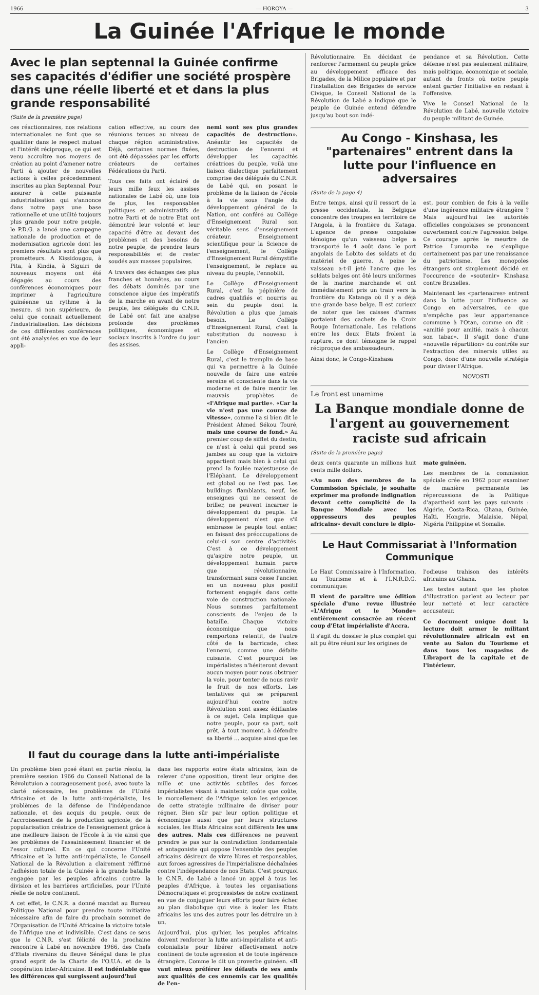1966 — HOROYA — 3
La Guinée l'Afrique le monde
Avec le plan septennal la Guinée confirme ses capacités d'édifier une société prospère dans une réelle liberté et et dans la plus grande responsabilité
(Suite de la première page)
ces réactionnaires, nos relations internationales ne font que se qualifier dans le respect mutuel et l'intérêt réciproque, ce qui est venu accroître nos moyens de création au point d'amener notre Parti à ajouter de nouvelles actions à celles précedemment inscrites au plan Septennal. Pour assurer à cette puissante industrialisation qui s'annonce dans notre pays une base rationnelle et une utilité toujours plus grande pour notre peuple, le P.D.G. a lancé une campagne nationale de production et de modernisation agricole dont les premiers résultats sont plus que prometteurs. A Kissidougou, à Pita, à Kindia, à Siguiri de nouveaux moyens ont été dégagés au cours des conférences économiques pour imprimer à l'agriculture guinéenne un rythme à la mesure, si non supérieure, de celui que connait actuellement l'industrialisation. Les décisions de ces différentes conférences ont été analysées en vue de leur appli-
cation effective, au cours des réunions tenues au niveau de chaque région administrative. Déjà, certaines normes fixées, ont été dépassées par les efforts créateurs de certaines Fédérations du Parti.
Tous ces faits ont éclairé de leurs mille feux les assises nationales de Labé où, une fois de plus, les responsables politiques et administratifs de notre Parti et de notre Etat ont démontré leur volonté et leur capacité d'être au devant des problèmes et des besoins de notre peuple, de prendre leurs responsabilités et de rester soudés aux masses populaires.
A travers des échanges des plus franches et honnêtes, au cours des débats dominés par une conscience aigue des impératifs de la marche en avant de notre peuple, les délégués du C.N.R. de Labé ont fait une analyse profonde des problèmes politiques, économiques et sociaux inscrits à l'ordre du jour des assises.
nemi sont ses plus grandes capacités de destruction». Anéantir les capacités de destruction de l'ennemi et développer les capacités créatrices du peuple, voilà une liaison dialectique parfaitement comprise des délégués du C.N.R. de Labé qui, en posant le problème de la liaison de l'école à la vie sous l'angle du développement général de la Nation, ont conféré au Collège d'Enseignement Rural son véritable sens d'enseignement créateur. Enseignement scientifique pour la Science de l'enseignement, le Collège d'Enseignement Rural démystifie l'enseignement, le replace au niveau du peuple, l'ennoblit.
Le Collège d'Enseignement Rural, c'est la pépinière de cadres qualifiés et nourris au sein du peuple dont la Révolution a plus que jamais besoin. Le Collège d'Enseignement Rural, c'est la substitution du nouveau à l'ancien
Le Collège d'Enseignement Rural, c'est le tremplin de base qui va permettre à la Guinée nouvelle de faire une entrée sereine et consciente dans la vie moderne et de faire mentir les mauvais prophètes de «l'Afrique mal partie». «Car la vie n'est pas une course de vitesse», comme l'a si bien dit le Président Ahmed Sékou Touré, mais une course de fond.» Au premier coup de sifflet du destin, ce n'est à celui qui prend ses jambes au coup que la victoire appartient mais bien à celui qui prend la foulée majestueuse de l'Eléphant. Le développement est global ou ne l'est pas. Les buildings flamblants, neuf, les enseignes qui ne cessent de briller, ne peuvent incarner le développement du peuple. Le développement n'est que s'il embrasse le peuple tout entier, en faisant des préoccupations de celui-ci son centre d'activités. C'est à ce développement qu'aspire notre peuple, un développement humain parce que révolutionnaire, transformant sans cesse l'ancien en un nouveau plus positif fortement engagés dans cette voie de construction nationale. Nous sommes parfaitement conscients de l'enjeu de la bataille. Chaque victoire économique que nous remportons retentit, de l'autre côté de la barricade, chez l'ennemi, comme une défaite cuisante. C'est pourquoi les impérialistes n'hésiteront devant aucun moyen pour nous obstruer la voie, pour tenter de nous ravir le fruit de nos efforts. Les tentatives qui se préparent aujourd'hui contre notre Révolution sont assez édifiantes à ce sujet. Cela implique que notre peuple, pour sa part, soit prêt, à tout moment, à défendre sa liberté ... acquise ainsi que les
Il faut du courage dans la lutte anti-impérialiste
Un problème bien posé étant en partie résolu, la première session 1966 du Conseil National de la Révolutuion a courageusement posé, avec toute la clarté nécessaire, les problèmes de l'Unité Africaine et de la lutte anti-impérialiste, les problèmes de la défense de l'indépendance nationale, et des acquis du peuple, ceux de l'accroissement de la production agricole, de la popularisation créatrice de l'enseignement grâce à une meilleure liaison de l'Ecole à la vie ainsi que les problèmes de l'assainissement financier et de l'essor culturel. En ce qui concerne l'Unité Africaine et la lutte anti-impérialiste, le Conseil National de la Révolution a clairement réffirmé l'adhésion totale de la Guinée à la grande bataille engagée par les peuples africains contre la division et les barrières artificielles, pour l'Unité réelle de notre continent.
A cet effet, le C.N.R. a donné mandat au Bureau Politique National pour prendre toute initiative nécessaire afin de faire du prochain sommet de l'Organisation de l'Unité Africaine la victoire totale de l'Afrique une et indivisible. C'est dans ce sens que le C.N.R. s'est félicité de la prochaine rencontre à Labé en novembre 1966, des Chefs d'Etats riverains du fleuve Sénégal dans le plus grand esprit de la Charte de l'O.U.A. et de la coopération inter-Africaine. Il est indéniable que les différences qui surgissent aujourd'hui
dans les rapports entre états africains, loin de relever d'une opposition, tirent leur origine des mille et une activités subtiles des forces impérialistes visant à maintenir, coûte que coûte, le morcellement de l'Afrique selon les exigences de cette stratégie millinaire de diviser pour régner. Bien sûr par leur option politique et économique aussi que par leurs structures sociales, les Etats Africains sont différents les uns des autres. Mais ces différences ne peuvent prendre le pas sur la contradiction fondamentale et antagoniste qui oppose l'ensemble des peuples africains désireux de vivre libres et responsables, aux forces agressives de l'impérialisme déchaînées contre l'indépendance de nos Etats. C'est pourquoi le C.N.R. de Labé a lancé un appel à tous les peuples d'Afrique, à toutes les organisations Démocratiques et progressistes de notre continent en vue de conjuguer leurs efforts pour faire échec au plan diabolique qui vise à isoler les Etats africains les uns des autres pour les détruire un à un.
Aujourd'hui, plus qu'hier, les peuples africains doivent renforcer la lutte anti-impérialiste et anti-colonialiste pour libérer effectivement notre continent de toute agression et de toute ingérence étrangère. Comme le dit un proverbe guinéen. «Il vaut mieux préférer les défauts de ses amis aux qualités de ces ennemis car les qualités de l'en-
Révolutionnaire. En décidant de renforcer l'armement du peuple grâce au développement efficace des Brigades, de la Milice populaire et par l'installation des Brigades de service Civique, le Conseil National de la Révolution de Labé a indiqué que le peuple de Guinée entend défendre jusqu'au bout son indé-
pendance et sa Révolution. Cette défense n'est pas seulement militaire, mais politique, économique et sociale, autant de fronts où notre peuple entent garder l'initiative en restant à l'offensive.
Vive le Conseil National de la Révolution de Labé, nouvelle victoire du peuple militant de Guinée.
Au Congo - Kinshasa, les "partenaires" entrent dans la lutte pour l'influence en adversaires
(Suite de la page 4)
Entre temps, ainsi qu'il ressort de la presse occidentale, la Belgique concentre des troupes en territoire de l'Angola, à la frontière du Kataga. L'agence de presse congolaise témoigne qu'un vaisseau belge a transporté le 4 août dans le port angolais de Lobito des soldats et du matériel de guerre. A peine le vaisseau a-t-il jeté l'ancre que les soldats belges ont ôté leurs uniformes de la marine marchande et ont immédiatement pris un train vers la frontière du Katanga où il y a déjà une grande base belge. Il est curieux de noter que les caisses d'armes portaient des cachets de la Croix Rouge Internationale. Les relations entre les deux Etats frolent la rupture, ce dont témoigne le rappel réciproque des ambassadeurs.
Ainsi donc, le Congo-Kinshasa
est, pour combien de fois à la veille d'une ingérence militaire étrangère ? Mais aujourd'hui les autorités officielles congolaises se prononcent ouvertement contre l'agression belge. Ce courage après le meurtre de Patrice Lumumba ne s'explique certainement pas par une renaissance du patriotisme. Les monopoles étrangers ont simplement décidé en l'occurence de «soutenir» Kinshasa contre Bruxelles.
Maintenant les «partenaires» entrent dans la lutte pour l'influence au Congo en adversaires, ce que n'empêche pas leur appartenance commune à l'Otan, comme on dit : «amitié pour amitié, mais à chacun son tabac». Il s'agit donc d'une «nouvelle répartition» du contrôle sur l'extraction des minerais utiles au Congo, donc d'une nouvelle stratégie pour diviser l'Afrique.
NOVOSTI
Le front est unamime
La Banque mondiale donne de l'argent au gouvernement raciste sud africain
(Suite de la première page)
deux cents quarante un millions huit cents mille dollars.
«Au nom des membres de la Commission Spéciale, je souhaite exprimer ma profonde indignation devant cette complicité de la Banque Mondiale avec les oppresseurs des peuples africains» devait conclure le diplo-
mate guinéen.
Les membres de la commission spéciale crée en 1962 pour examiner de manière permanente les répercussions de la Politique d'apartheid sont les pays suivants : Algérie, Costa-Rica, Ghana, Guinée, Haïti, Hongrie, Malaisie, Népal, Nigéria Philippine et Somalie.
Le Haut Commissariat à l'Information
Communique
Le Haut Commissaire à l'Information, au Tourisme et à l'I.N.R.D.G. communique:
Il vient de paraitre une édition spéciale d'une revue illustrée «L'Afrique et le Monde» entièrement consacrée au récent coup d'Etat impérialiste d'Accra.
Il s'agit du dossier le plus complet qui ait pu être réuni sur les origines de
l'odieuse trahison des intérêts africains au Ghana.
Les textes autant que les photos d'illustration parlent au lecteur par leur netteté et leur caractère accusateur.
Ce document unique dont la lecture doit armer le militant révolutionnaire africain est en vente au Salon du Tourisme et dans tous les magasins de Libraport de la capitale et de l'intérieur.